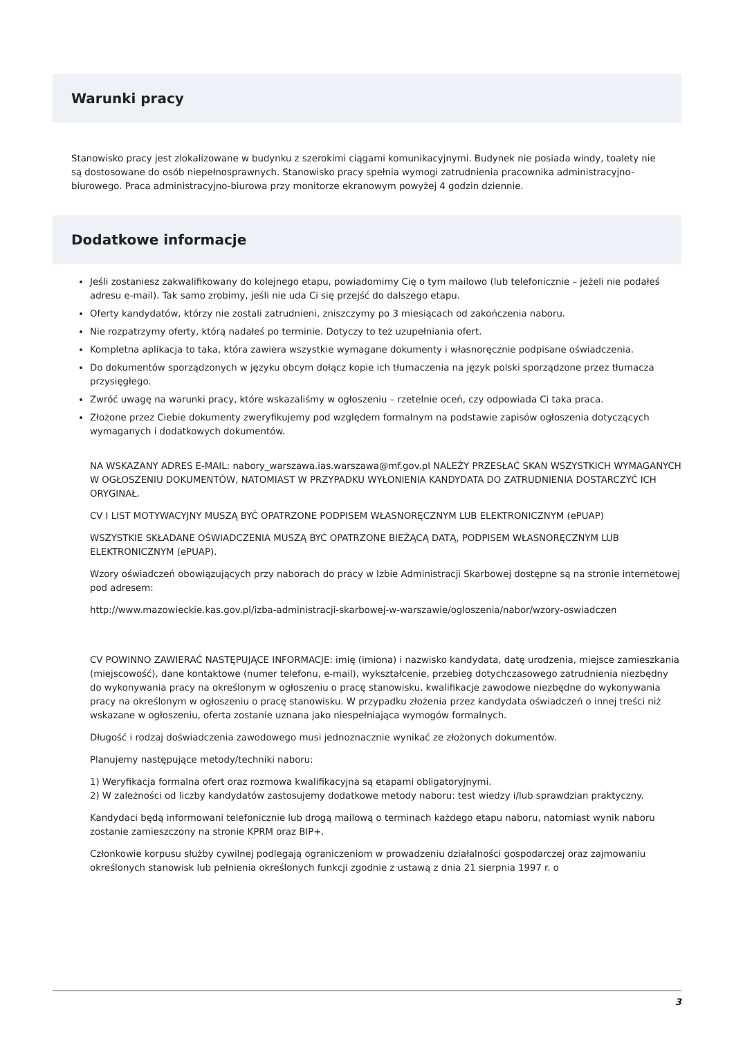Warunki pracy
Stanowisko pracy jest zlokalizowane w budynku z szerokimi ciągami komunikacyjnymi. Budynek nie posiada windy, toalety nie są dostosowane do osób niepełnosprawnych. Stanowisko pracy spełnia wymogi zatrudnienia pracownika administracyjno-biurowego. Praca administracyjno-biurowa przy monitorze ekranowym powyżej 4 godzin dziennie.
Dodatkowe informacje
Jeśli zostaniesz zakwalifikowany do kolejnego etapu, powiadomimy Cię o tym mailowo (lub telefonicznie – jeżeli nie podałeś adresu e-mail). Tak samo zrobimy, jeśli nie uda Ci się przejść do dalszego etapu.
Oferty kandydatów, którzy nie zostali zatrudnieni, zniszczymy po 3 miesiącach od zakończenia naboru.
Nie rozpatrzymy oferty, którą nadałeś po terminie. Dotyczy to też uzupełniania ofert.
Kompletna aplikacja to taka, która zawiera wszystkie wymagane dokumenty i własnoręcznie podpisane oświadczenia.
Do dokumentów sporządzonych w języku obcym dołącz kopie ich tłumaczenia na język polski sporządzone przez tłumacza przysięgłego.
Zwróć uwagę na warunki pracy, które wskazaliśmy w ogłoszeniu – rzetelnie oceń, czy odpowiada Ci taka praca.
Złożone przez Ciebie dokumenty zweryfikujemy pod względem formalnym na podstawie zapisów ogłoszenia dotyczących wymaganych i dodatkowych dokumentów.
NA WSKAZANY ADRES E-MAIL: nabory_warszawa.ias.warszawa@mf.gov.pl NALEŻY PRZESŁAĆ SKAN WSZYSTKICH WYMAGANYCH W OGŁOSZENIU DOKUMENTÓW, NATOMIAST W PRZYPADKU WYŁONIENIA KANDYDATA DO ZATRUDNIENIA DOSTARCZYĆ ICH ORYGINAŁ.
CV I LIST MOTYWACYJNY MUSZĄ BYĆ OPATRZONE PODPISEM WŁASNORĘCZNYM LUB ELEKTRONICZNYM (ePUAP)
WSZYSTKIE SKŁADANE OŚWIADCZENIA MUSZĄ BYĆ OPATRZONE BIEŻĄCĄ DATĄ, PODPISEM WŁASNORĘCZNYM LUB ELEKTRONICZNYM (ePUAP).
Wzory oświadczeń obowiązujących przy naborach do pracy w Izbie Administracji Skarbowej dostępne są na stronie internetowej pod adresem:
http://www.mazowieckie.kas.gov.pl/izba-administracji-skarbowej-w-warszawie/ogloszenia/nabor/wzory-oswiadczen
CV POWINNO ZAWIERAĆ NASTĘPUJĄCE INFORMACJE: imię (imiona) i nazwisko kandydata, datę urodzenia, miejsce zamieszkania (miejscowość), dane kontaktowe (numer telefonu, e-mail), wykształcenie, przebieg dotychczasowego zatrudnienia niezbędny do wykonywania pracy na określonym w ogłoszeniu o pracę stanowisku, kwalifikacje zawodowe niezbędne do wykonywania pracy na określonym w ogłoszeniu o pracę stanowisku. W przypadku złożenia przez kandydata oświadczeń o innej treści niż wskazane w ogłoszeniu, oferta zostanie uznana jako niespełniająca wymogów formalnych.
Długość i rodzaj doświadczenia zawodowego musi jednoznacznie wynikać ze złożonych dokumentów.
Planujemy następujące metody/techniki naboru:
1) Weryfikacja formalna ofert oraz rozmowa kwalifikacyjna są etapami obligatoryjnymi.
2) W zależności od liczby kandydatów zastosujemy dodatkowe metody naboru: test wiedzy i/lub sprawdzian praktyczny.
Kandydaci będą informowani telefonicznie lub drogą mailową o terminach każdego etapu naboru, natomiast wynik naboru zostanie zamieszczony na stronie KPRM oraz BIP+.
Członkowie korpusu służby cywilnej podlegają ograniczeniom w prowadzeniu działalności gospodarczej oraz zajmowaniu określonych stanowisk lub pełnienia określonych funkcji zgodnie z ustawą z dnia 21 sierpnia 1997 r. o
3